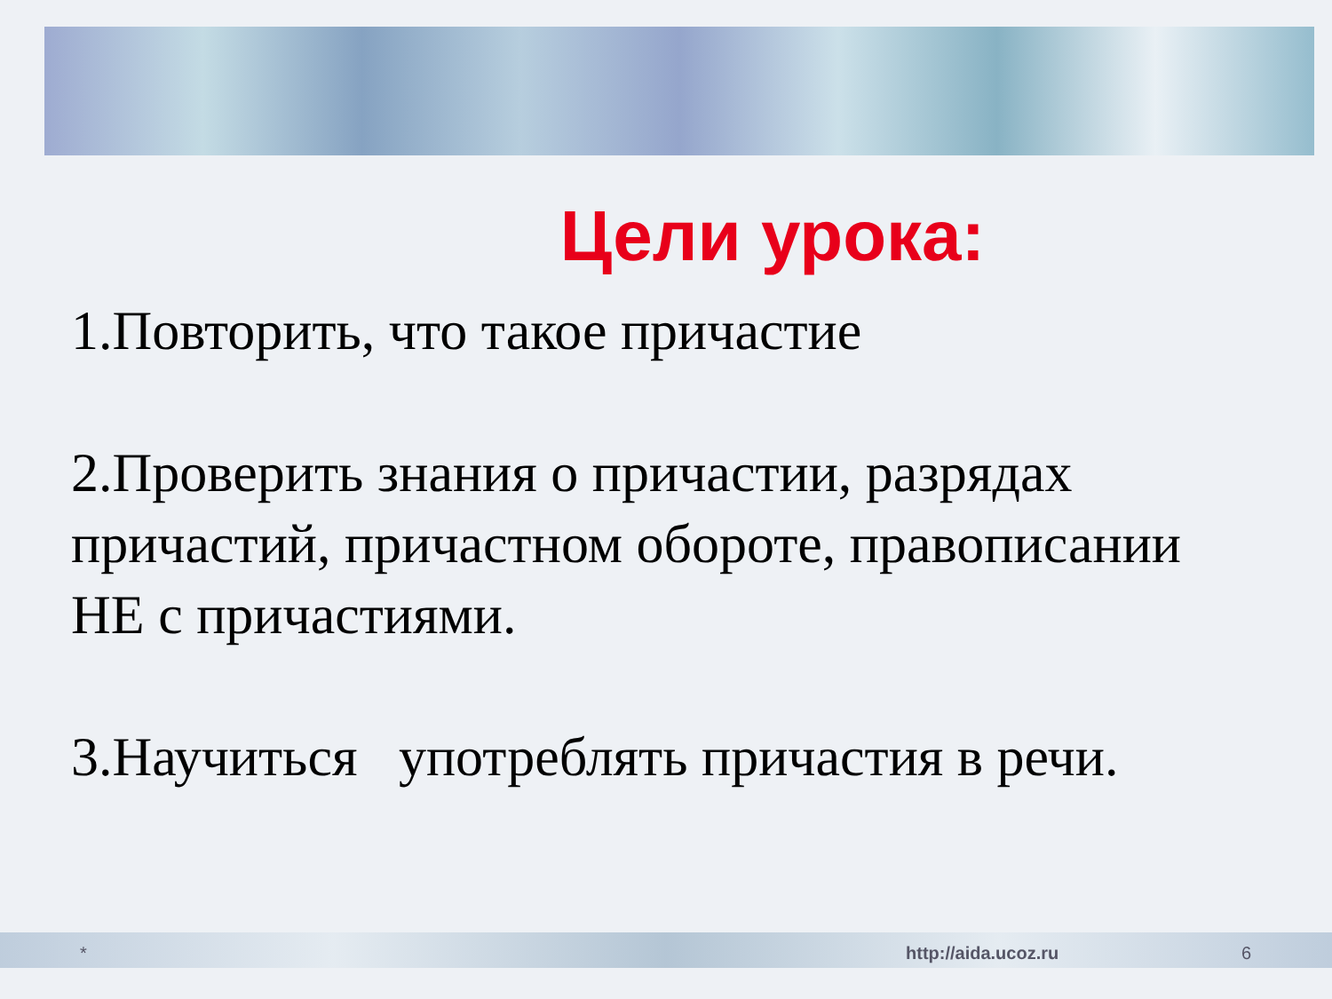Цели урока:
1.Повторить, что такое причастие
2.Проверить знания о причастии, разрядах причастий, причастном обороте, правописании НЕ с причастиями.
3.Научиться употреблять причастия в речи.
* http://aida.ucoz.ru 6